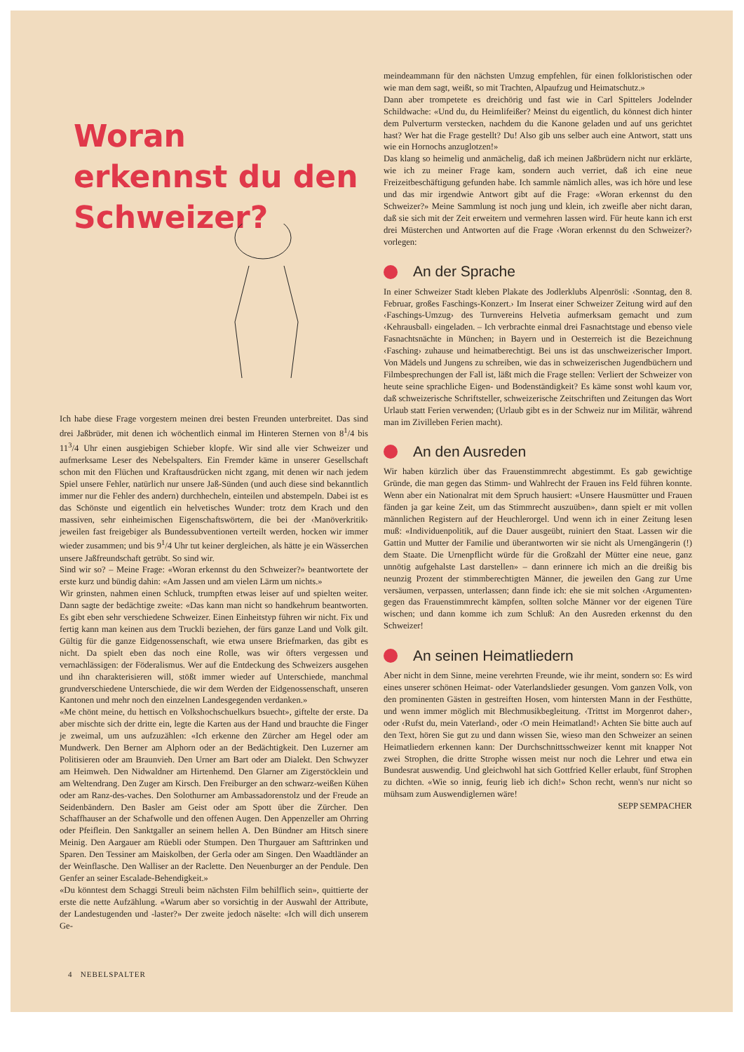Woran
erkennst du den
Schweizer?
Ich habe diese Frage vorgestern meinen drei besten Freunden unterbreitet. Das sind drei Jaßbrüder, mit denen ich wöchentlich einmal im Hinteren Sternen von 8<sup>1</sup>/4 bis 11<sup>3</sup>/4 Uhr einen ausgiebigen Schieber klopfe. Wir sind alle vier Schweizer und aufmerksame Leser des Nebelspalters. Ein Fremder käme in unserer Gesellschaft schon mit den Flüchen und Kraftausdrücken nicht zgang, mit denen wir nach jedem Spiel unsere Fehler, natürlich nur unsere Jaß-Sünden (und auch diese sind bekanntlich immer nur die Fehler des andern) durchhecheln, einteilen und abstempeln. Dabei ist es das Schönste und eigentlich ein helvetisches Wunder: trotz dem Krach und den massiven, sehr einheimischen Eigenschaftswörtern, die bei der ‹Manöverkritik› jeweilen fast freigebiger als Bundessubventionen verteilt werden, hocken wir immer wieder zusammen; und bis 9<sup>1</sup>/4 Uhr tut keiner dergleichen, als hätte je ein Wässerchen unsere Jaßfreundschaft getrübt. So sind wir.
Sind wir so? – Meine Frage: «Woran erkennst du den Schweizer?» beantwortete der erste kurz und bündig dahin: «Am Jassen und am vielen Lärm um nichts.»
Wir grinsten, nahmen einen Schluck, trumpften etwas leiser auf und spielten weiter. Dann sagte der bedächtige zweite: «Das kann man nicht so handkehrum beantworten. Es gibt eben sehr verschiedene Schweizer. Einen Einheitstyp führen wir nicht. Fix und fertig kann man keinen aus dem Truckli beziehen, der fürs ganze Land und Volk gilt. Gültig für die ganze Eidgenossenschaft, wie etwa unsere Briefmarken, das gibt es nicht. Da spielt eben das noch eine Rolle, was wir öfters vergessen und vernachlässigen: der Föderalismus. Wer auf die Entdeckung des Schweizers ausgehen und ihn charakterisieren will, stößt immer wieder auf Unterschiede, manchmal grundverschiedene Unterschiede, die wir dem Werden der Eidgenossenschaft, unseren Kantonen und mehr noch den einzelnen Landesgegenden verdanken.»
«Me chönt meine, du hettisch en Volkshochschuelkurs bsuecht», giftelte der erste. Da aber mischte sich der dritte ein, legte die Karten aus der Hand und brauchte die Finger je zweimal, um uns aufzuzählen: «Ich erkenne den Zürcher am Hegel oder am Mundwerk. Den Berner am Alphorn oder an der Bedächtigkeit. Den Luzerner am Politisieren oder am Braunvieh. Den Urner am Bart oder am Dialekt. Den Schwyzer am Heimweh. Den Nidwaldner am Hirtenhemd. Den Glarner am Zigerstöcklein und am Weltendrang. Den Zuger am Kirsch. Den Freiburger an den schwarz-weißen Kühen oder am Ranz-des-vaches. Den Solothurner am Ambassadorenstolz und der Freude an Seidenbändern. Den Basler am Geist oder am Spott über die Zürcher. Den Schaffhauser an der Schafwolle und den offenen Augen. Den Appenzeller am Ohrring oder Pfeiflein. Den Sanktgaller an seinem hellen A. Den Bündner am Hitsch sinere Meinig. Den Aargauer am Rüebli oder Stumpen. Den Thurgauer am Safttrinken und Sparen. Den Tessiner am Maiskolben, der Gerla oder am Singen. Den Waadtländer an der Weinflasche. Den Walliser an der Raclette. Den Neuenburger an der Pendule. Den Genfer an seiner Escalade-Behendigkeit.»
«Du könntest dem Schaggi Streuli beim nächsten Film behilflich sein», quittierte der erste die nette Aufzählung. «Warum aber so vorsichtig in der Auswahl der Attribute, der Landestugenden und -laster?» Der zweite jedoch näselte: «Ich will dich unserem Ge-
meindeammann für den nächsten Umzug empfehlen, für einen folkloristischen oder wie man dem sagt, weißt, so mit Trachten, Alpaufzug und Heimatschutz.»
Dann aber trompetete es dreichörig und fast wie in Carl Spittelers Jodelnder Schildwache: «Und du, du Heimlifeißer? Meinst du eigentlich, du könnest dich hinter dem Pulverturm verstecken, nachdem du die Kanone geladen und auf uns gerichtet hast? Wer hat die Frage gestellt? Du! Also gib uns selber auch eine Antwort, statt uns wie ein Hornochs anzuglotzen!»
Das klang so heimelig und anmächelig, daß ich meinen Jaßbrüdern nicht nur erklärte, wie ich zu meiner Frage kam, sondern auch verriet, daß ich eine neue Freizeitbeschäftigung gefunden habe. Ich sammle nämlich alles, was ich höre und lese und das mir irgendwie Antwort gibt auf die Frage: «Woran erkennst du den Schweizer?» Meine Sammlung ist noch jung und klein, ich zweifle aber nicht daran, daß sie sich mit der Zeit erweitern und vermehren lassen wird. Für heute kann ich erst drei Müsterchen und Antworten auf die Frage ‹Woran erkennst du den Schweizer?› vorlegen:
An der Sprache
In einer Schweizer Stadt kleben Plakate des Jodlerklubs Alpenrösli: ‹Sonntag, den 8. Februar, großes Faschings-Konzert.› Im Inserat einer Schweizer Zeitung wird auf den ‹Faschings-Umzug› des Turnvereins Helvetia aufmerksam gemacht und zum ‹Kehrausball› eingeladen. – Ich verbrachte einmal drei Fasnachtstage und ebenso viele Fasnachtsnächte in München; in Bayern und in Oesterreich ist die Bezeichnung ‹Fasching› zuhause und heimatberechtigt. Bei uns ist das unschweizerischer Import. Von Mädels und Jungens zu schreiben, wie das in schweizerischen Jugendbüchern und Filmbesprechungen der Fall ist, läßt mich die Frage stellen: Verliert der Schweizer von heute seine sprachliche Eigen- und Bodenständigkeit? Es käme sonst wohl kaum vor, daß schweizerische Schriftsteller, schweizerische Zeitschriften und Zeitungen das Wort Urlaub statt Ferien verwenden; (Urlaub gibt es in der Schweiz nur im Militär, während man im Zivilleben Ferien macht).
An den Ausreden
Wir haben kürzlich über das Frauenstimmrecht abgestimmt. Es gab gewichtige Gründe, die man gegen das Stimm- und Wahlrecht der Frauen ins Feld führen konnte. Wenn aber ein Nationalrat mit dem Spruch hausiert: «Unsere Hausmütter und Frauen fänden ja gar keine Zeit, um das Stimmrecht auszuüben», dann spielt er mit vollen männlichen Registern auf der Heuchlerorgel. Und wenn ich in einer Zeitung lesen muß: «Individuenpolitik, auf die Dauer ausgeübt, ruiniert den Staat. Lassen wir die Gattin und Mutter der Familie und überantworten wir sie nicht als Urnengängerin (!) dem Staate. Die Urnenpflicht würde für die Großzahl der Mütter eine neue, ganz unnötig aufgehalste Last darstellen» – dann erinnere ich mich an die dreißig bis neunzig Prozent der stimmberechtigten Männer, die jeweilen den Gang zur Urne versäumen, verpassen, unterlassen; dann finde ich: ehe sie mit solchen ‹Argumenten› gegen das Frauenstimmrecht kämpfen, sollten solche Männer vor der eigenen Türe wischen; und dann komme ich zum Schluß: An den Ausreden erkennst du den Schweizer!
An seinen Heimatliedern
Aber nicht in dem Sinne, meine verehrten Freunde, wie ihr meint, sondern so: Es wird eines unserer schönen Heimat- oder Vaterlandslieder gesungen. Vom ganzen Volk, von den prominenten Gästen in gestreiften Hosen, vom hintersten Mann in der Festhütte, und wenn immer möglich mit Blechmusikbegleitung. ‹Trittst im Morgenrot daher›, oder ‹Rufst du, mein Vaterland›, oder ‹O mein Heimatland!› Achten Sie bitte auch auf den Text, hören Sie gut zu und dann wissen Sie, wieso man den Schweizer an seinen Heimatliedern erkennen kann: Der Durchschnittsschweizer kennt mit knapper Not zwei Strophen, die dritte Strophe wissen meist nur noch die Lehrer und etwa ein Bundesrat auswendig. Und gleichwohl hat sich Gottfried Keller erlaubt, fünf Strophen zu dichten. «Wie so innig, feurig lieb ich dich!» Schon recht, wenn's nur nicht so mühsam zum Auswendiglernen wäre!
SEPP SEMPACHER
4 NEBELSPALTER